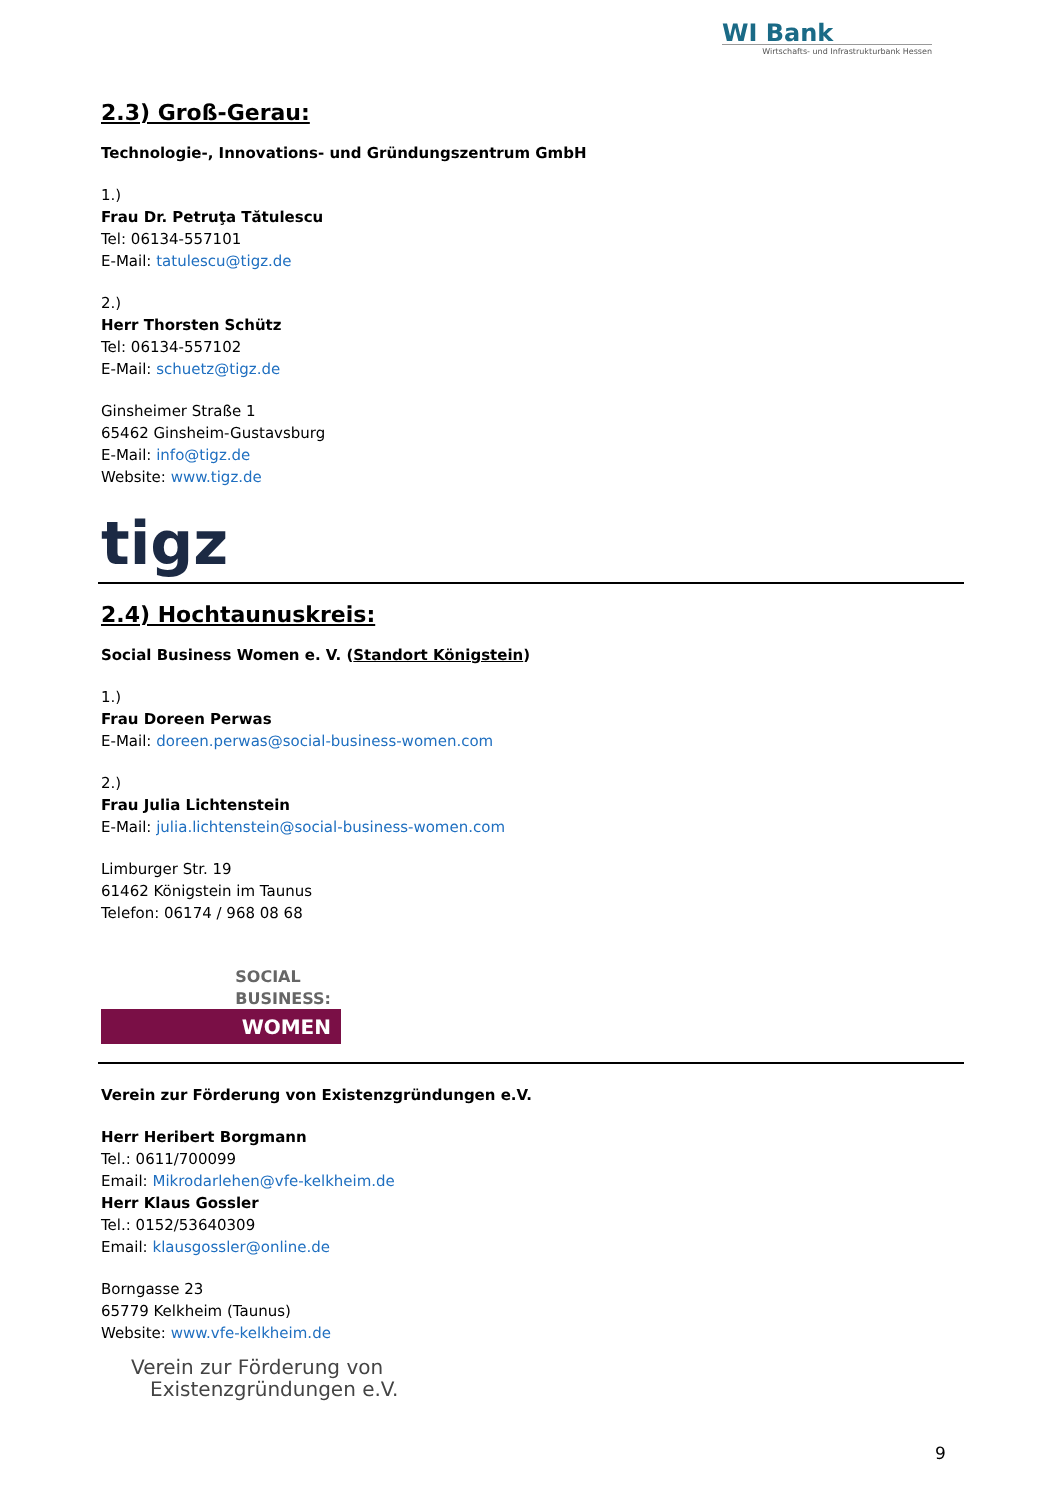WI Bank
Wirtschafts- und Infrastrukturbank Hessen
2.3) Groß-Gerau:
Technologie-, Innovations- und Gründungszentrum GmbH
1.)
Frau Dr. Petruţa Tătulescu
Tel: 06134-557101
E-Mail: tatulescu@tigz.de
2.)
Herr Thorsten Schütz
Tel: 06134-557102
E-Mail: schuetz@tigz.de
Ginsheimer Straße 1
65462 Ginsheim-Gustavsburg
E-Mail: info@tigz.de
Website: www.tigz.de
tigz
2.4) Hochtaunuskreis:
Social Business Women e. V. (Standort Königstein)
1.)
Frau Doreen Perwas
E-Mail: doreen.perwas@social-business-women.com
2.)
Frau Julia Lichtenstein
E-Mail: julia.lichtenstein@social-business-women.com
Limburger Str. 19
61462 Königstein im Taunus
Telefon: 06174 / 968 08 68
SOCIAL
BUSINESS:
WOMEN
Verein zur Förderung von Existenzgründungen e.V.
Herr Heribert Borgmann
Tel.: 0611/700099
Email: Mikrodarlehen@vfe-kelkheim.de
Herr Klaus Gossler
Tel.: 0152/53640309
Email: klausgossler@online.de
Borngasse 23
65779 Kelkheim (Taunus)
Website: www.vfe-kelkheim.de
Verein zur Förderung von
Existenzgründungen e.V.
9